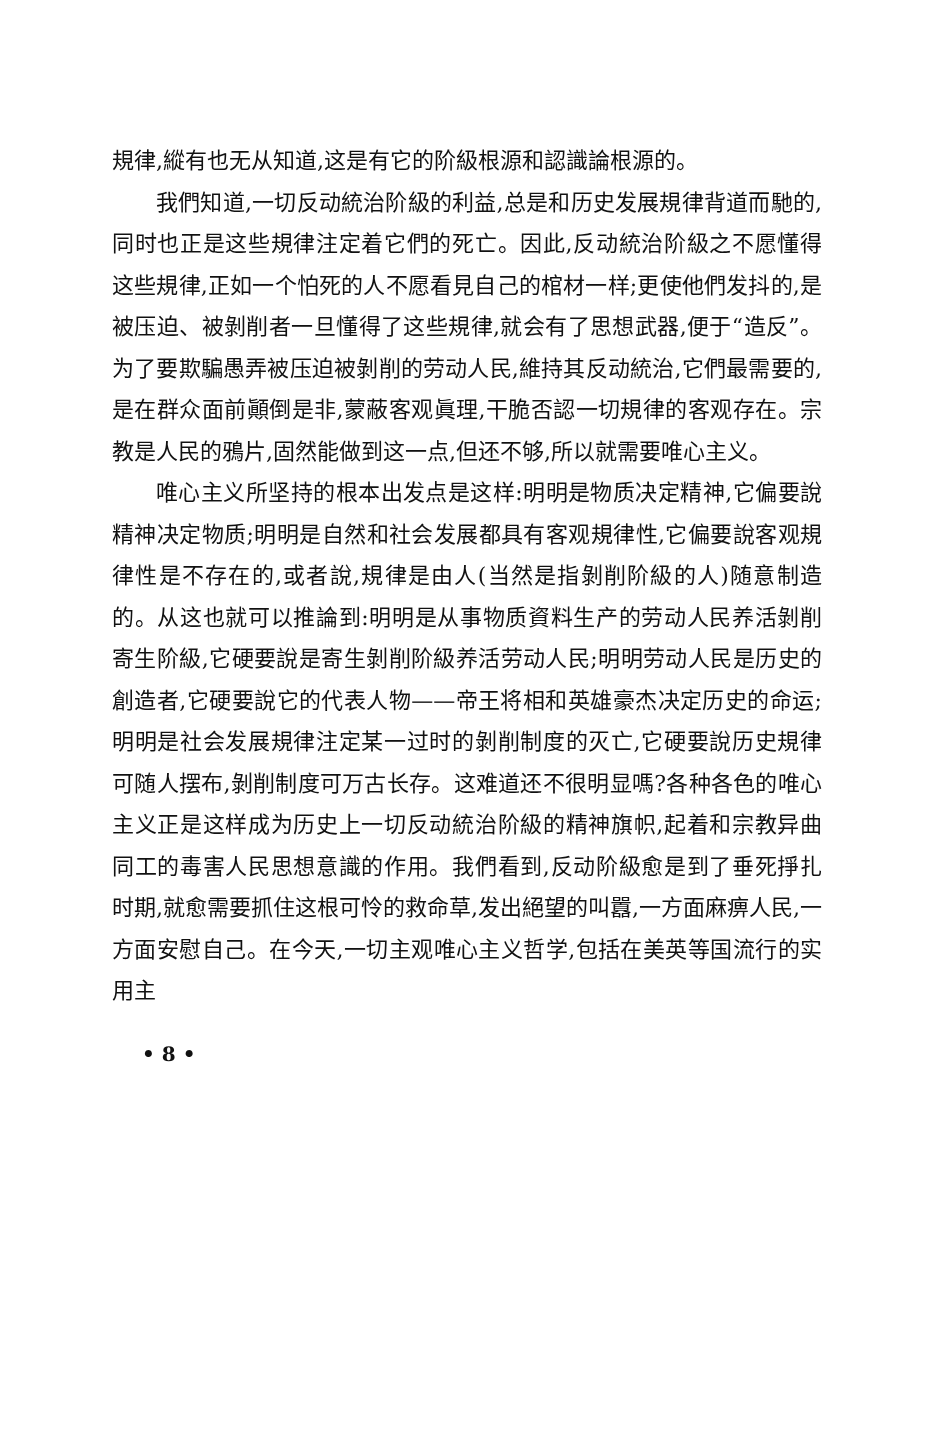規律,縱有也无从知道,这是有它的阶級根源和認識論根源的。
我們知道,一切反动統治阶級的利益,总是和历史发展規律背道而馳的,同时也正是这些規律注定着它們的死亡。因此,反动統治阶級之不愿懂得这些規律,正如一个怕死的人不愿看見自己的棺材一样;更使他們发抖的,是被压迫、被剝削者一旦懂得了这些規律,就会有了思想武器,便于“造反”。为了要欺騙愚弄被压迫被剝削的劳动人民,維持其反动統治,它們最需要的,是在群众面前顚倒是非,蒙蔽客观眞理,干脆否認一切規律的客观存在。宗教是人民的鴉片,固然能做到这一点,但还不够,所以就需要唯心主义。
唯心主义所坚持的根本出发点是这样:明明是物质决定精神,它偏要說精神决定物质;明明是自然和社会发展都具有客观規律性,它偏要說客观規律性是不存在的,或者說,規律是由人(当然是指剝削阶級的人)随意制造的。从这也就可以推論到:明明是从事物质資料生产的劳动人民养活剝削寄生阶級,它硬要說是寄生剝削阶級养活劳动人民;明明劳动人民是历史的創造者,它硬要說它的代表人物——帝王将相和英雄豪杰决定历史的命运;明明是社会发展規律注定某一过时的剝削制度的灭亡,它硬要說历史規律可随人摆布,剝削制度可万古长存。这难道还不很明显嗎?各种各色的唯心主义正是这样成为历史上一切反动統治阶級的精神旗帜,起着和宗教异曲同工的毒害人民思想意識的作用。我們看到,反动阶級愈是到了垂死掙扎时期,就愈需要抓住这根可怜的救命草,发出絕望的叫囂,一方面麻痹人民,一方面安慰自己。在今天,一切主观唯心主义哲学,包括在美英等国流行的实用主
• 8 •